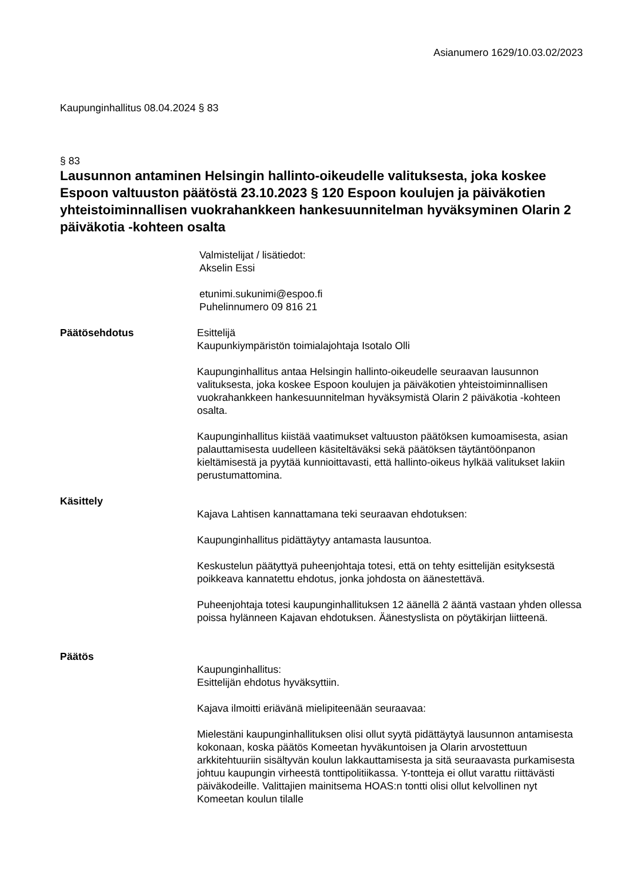Asianumero 1629/10.03.02/2023
Kaupunginhallitus 08.04.2024 § 83
§ 83
Lausunnon antaminen Helsingin hallinto-oikeudelle valituksesta, joka koskee Espoon valtuuston päätöstä 23.10.2023 § 120 Espoon koulujen ja päiväkotien yhteistoiminnallisen vuokrahankkeen hankesuunnitelman hyväksyminen Olarin 2 päiväkotia -kohteen osalta
Valmistelijat / lisätiedot:
Akselin Essi
etunimi.sukunimi@espoo.fi
Puhelinnumero 09 816 21
Päätösehdotus Esittelijä
Kaupunkiympäristön toimialajohtaja Isotalo Olli
Kaupunginhallitus antaa Helsingin hallinto-oikeudelle seuraavan lausunnon valituksesta, joka koskee Espoon koulujen ja päiväkotien yhteistoiminnallisen vuokrahankkeen hankesuunnitelman hyväksymistä Olarin 2 päiväkotia -kohteen osalta.
Kaupunginhallitus kiistää vaatimukset valtuuston päätöksen kumoamisesta, asian palauttamisesta uudelleen käsiteltäväksi sekä päätöksen täytäntöönpanon kieltämisestä ja pyytää kunnioittavasti, että hallinto-oikeus hylkää valitukset lakiin perustumattomina.
Käsittely
Kajava Lahtisen kannattamana teki seuraavan ehdotuksen:
Kaupunginhallitus pidättäytyy antamasta lausuntoa.
Keskustelun päätyttyä puheenjohtaja totesi, että on tehty esittelijän esityksestä poikkeava kannatettu ehdotus, jonka johdosta on äänestettävä.
Puheenjohtaja totesi kaupunginhallituksen 12 äänellä 2 ääntä vastaan yhden ollessa poissa hylänneen Kajavan ehdotuksen. Äänestyslista on pöytäkirjan liitteenä.
Päätös
Kaupunginhallitus:
Esittelijän ehdotus hyväksyttiin.
Kajava ilmoitti eriävänä mielipiteenään seuraavaa:
Mielestäni kaupunginhallituksen olisi ollut syytä pidättäytyä lausunnon antamisesta kokonaan, koska päätös Komeetan hyväkuntoisen ja Olarin arvostettuun arkkitehtuuriin sisältyvän koulun lakkauttamisesta ja sitä seuraavasta purkamisesta johtuu kaupungin virheestä tonttipolitiikassa. Y-tontteja ei ollut varattu riittävästi päiväkodeille. Valittajien mainitsema HOAS:n tontti olisi ollut kelvollinen nyt Komeetan koulun tilalle